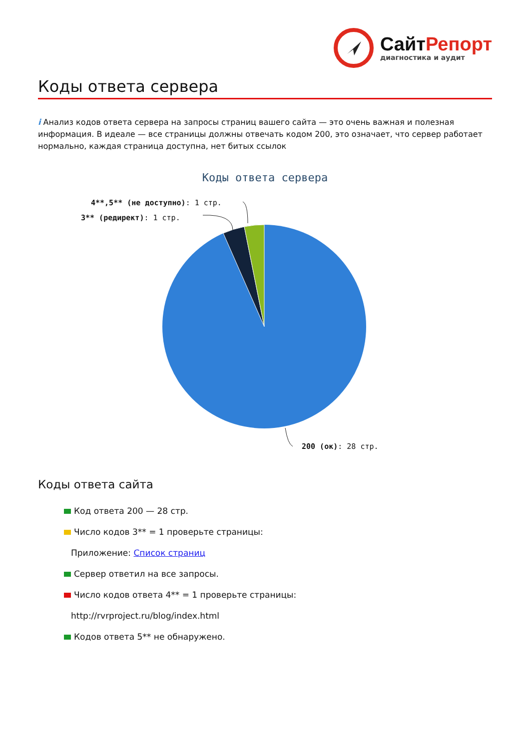СайтРепорт
диагностика и аудит
Коды ответа сервера
i Анализ кодов ответа сервера на запросы страниц вашего сайта — это очень важная и полезная информация. В идеале — все страницы должны отвечать кодом 200, это означает, что сервер работает нормально, каждая страница доступна, нет битых ссылок
Коды ответа сервера
4**,5** (не доступно): 1 стр.
3** (редирект): 1 стр.
200 (ок): 28 стр.
Коды ответа сайта
Код ответа 200 — 28 стр.
Число кодов 3** = 1 проверьте страницы:
Приложение: Список страниц
Сервер ответил на все запросы.
Число кодов ответа 4** = 1 проверьте страницы:
http://rvrproject.ru/blog/index.html
Кодов ответа 5** не обнаружено.